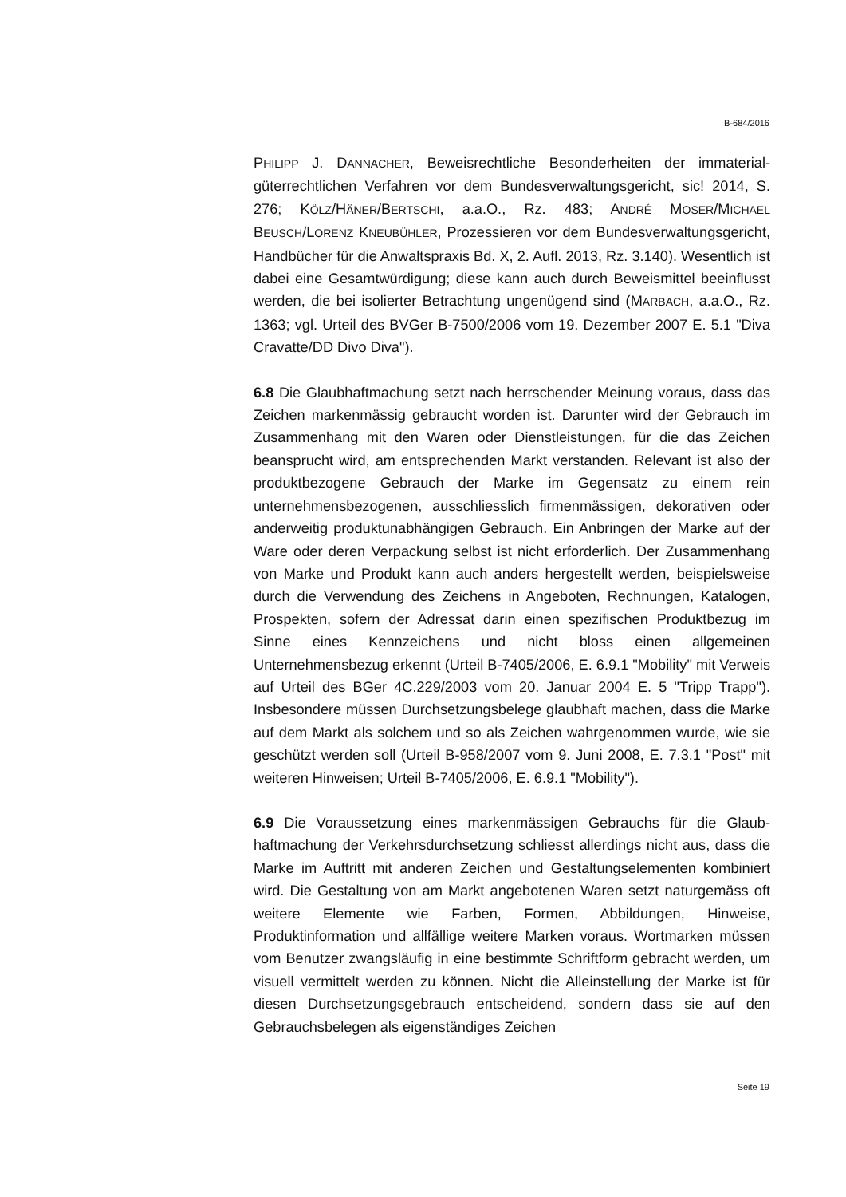B-684/2016
PHILIPP J. DANNACHER, Beweisrechtliche Besonderheiten der immaterial­güterrechtlichen Verfahren vor dem Bundesverwaltungsgericht, sic! 2014, S. 276; KÖLZ/HÄNER/BERTSCHI, a.a.O., Rz. 483; ANDRÉ MOSER/MICHAEL BEUSCH/LORENZ KNEUBÜHLER, Prozessieren vor dem Bundesverwaltungs­gericht, Handbücher für die Anwaltspraxis Bd. X, 2. Aufl. 2013, Rz. 3.140). Wesentlich ist dabei eine Gesamtwürdigung; diese kann auch durch Be­weismittel beeinflusst werden, die bei isolierter Betrachtung ungenügend sind (MARBACH, a.a.O., Rz. 1363; vgl. Urteil des BVGer B-7500/2006 vom 19. Dezember 2007 E. 5.1 "Diva Cravatte/DD Divo Diva").
6.8 Die Glaubhaftmachung setzt nach herrschender Meinung voraus, dass das Zeichen markenmässig gebraucht worden ist. Darunter wird der Ge­brauch im Zusammenhang mit den Waren oder Dienstleistungen, für die das Zeichen beansprucht wird, am entsprechenden Markt verstanden. Re­levant ist also der produktbezogene Gebrauch der Marke im Gegensatz zu einem rein unternehmensbezogenen, ausschliesslich firmenmässigen, de­korativen oder anderweitig produktunabhängigen Gebrauch. Ein Anbrin­gen der Marke auf der Ware oder deren Verpackung selbst ist nicht erfor­derlich. Der Zusammenhang von Marke und Produkt kann auch anders hergestellt werden, beispielsweise durch die Verwendung des Zeichens in Angeboten, Rechnungen, Katalogen, Prospekten, sofern der Adressat da­rin einen spezifischen Produktbezug im Sinne eines Kennzeichens und nicht bloss einen allgemeinen Unternehmensbezug erkennt (Urteil B-7405/2006, E. 6.9.1 "Mobility" mit Verweis auf Urteil des BGer 4C.229/2003 vom 20. Januar 2004 E. 5 "Tripp Trapp"). Insbesondere müs­sen Durchsetzungsbelege glaubhaft machen, dass die Marke auf dem Markt als solchem und so als Zeichen wahrgenommen wurde, wie sie ge­schützt werden soll (Urteil B-958/2007 vom 9. Juni 2008, E. 7.3.1 "Post" mit weiteren Hinweisen; Urteil B-7405/2006, E. 6.9.1 "Mobility").
6.9 Die Voraussetzung eines markenmässigen Gebrauchs für die Glaub­haftmachung der Verkehrsdurchsetzung schliesst allerdings nicht aus, dass die Marke im Auftritt mit anderen Zeichen und Gestaltungselementen kombiniert wird. Die Gestaltung von am Markt angebotenen Waren setzt naturgemäss oft weitere Elemente wie Farben, Formen, Abbildungen, Hin­weise, Produktinformation und allfällige weitere Marken voraus. Wortmar­ken müssen vom Benutzer zwangsläufig in eine bestimmte Schriftform ge­bracht werden, um visuell vermittelt werden zu können. Nicht die Alleinstel­lung der Marke ist für diesen Durchsetzungsgebrauch entscheidend, son­dern dass sie auf den Gebrauchsbelegen als eigenständiges Zeichen
Seite 19